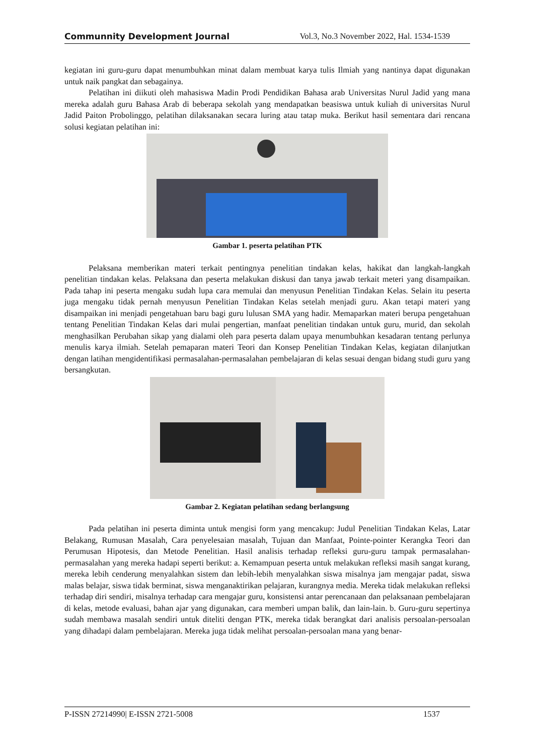Communnity Development Journal Vol.3, No.3 November 2022, Hal. 1534-1539
kegiatan ini guru-guru dapat menumbuhkan minat dalam membuat karya tulis Ilmiah yang nantinya dapat digunakan untuk naik pangkat dan sebagainya.
Pelatihan ini diikuti oleh mahasiswa Madin Prodi Pendidikan Bahasa arab Universitas Nurul Jadid yang mana mereka adalah guru Bahasa Arab di beberapa sekolah yang mendapatkan beasiswa untuk kuliah di universitas Nurul Jadid Paiton Probolinggo, pelatihan dilaksanakan secara luring atau tatap muka. Berikut hasil sementara dari rencana solusi kegiatan pelatihan ini:
Gambar 1. peserta pelatihan PTK
Pelaksana memberikan materi terkait pentingnya penelitian tindakan kelas, hakikat dan langkah-langkah penelitian tindakan kelas. Pelaksana dan peserta melakukan diskusi dan tanya jawab terkait meteri yang disampaikan. Pada tahap ini peserta mengaku sudah lupa cara memulai dan menyusun Penelitian Tindakan Kelas. Selain itu peserta juga mengaku tidak pernah menyusun Penelitian Tindakan Kelas setelah menjadi guru. Akan tetapi materi yang disampaikan ini menjadi pengetahuan baru bagi guru lulusan SMA yang hadir. Memaparkan materi berupa pengetahuan tentang Penelitian Tindakan Kelas dari mulai pengertian, manfaat penelitian tindakan untuk guru, murid, dan sekolah menghasilkan Perubahan sikap yang dialami oleh para peserta dalam upaya menumbuhkan kesadaran tentang perlunya menulis karya ilmiah. Setelah pemaparan materi Teori dan Konsep Penelitian Tindakan Kelas, kegiatan dilanjutkan dengan latihan mengidentifikasi permasalahan-permasalahan pembelajaran di kelas sesuai dengan bidang studi guru yang bersangkutan.
Gambar 2. Kegiatan pelatihan sedang berlangsung
Pada pelatihan ini peserta diminta untuk mengisi form yang mencakup: Judul Penelitian Tindakan Kelas, Latar Belakang, Rumusan Masalah, Cara penyelesaian masalah, Tujuan dan Manfaat, Pointe-pointer Kerangka Teori dan Perumusan Hipotesis, dan Metode Penelitian. Hasil analisis terhadap refleksi guru-guru tampak permasalahan-permasalahan yang mereka hadapi seperti berikut: a. Kemampuan peserta untuk melakukan refleksi masih sangat kurang, mereka lebih cenderung menyalahkan sistem dan lebih-lebih menyalahkan siswa misalnya jam mengajar padat, siswa malas belajar, siswa tidak berminat, siswa menganaktirikan pelajaran, kurangnya media. Mereka tidak melakukan refleksi terhadap diri sendiri, misalnya terhadap cara mengajar guru, konsistensi antar perencanaan dan pelaksanaan pembelajaran di kelas, metode evaluasi, bahan ajar yang digunakan, cara memberi umpan balik, dan lain-lain. b. Guru-guru sepertinya sudah membawa masalah sendiri untuk diteliti dengan PTK, mereka tidak berangkat dari analisis persoalan-persoalan yang dihadapi dalam pembelajaran. Mereka juga tidak melihat persoalan-persoalan mana yang benar-
P-ISSN 27214990| E-ISSN 2721-5008 1537